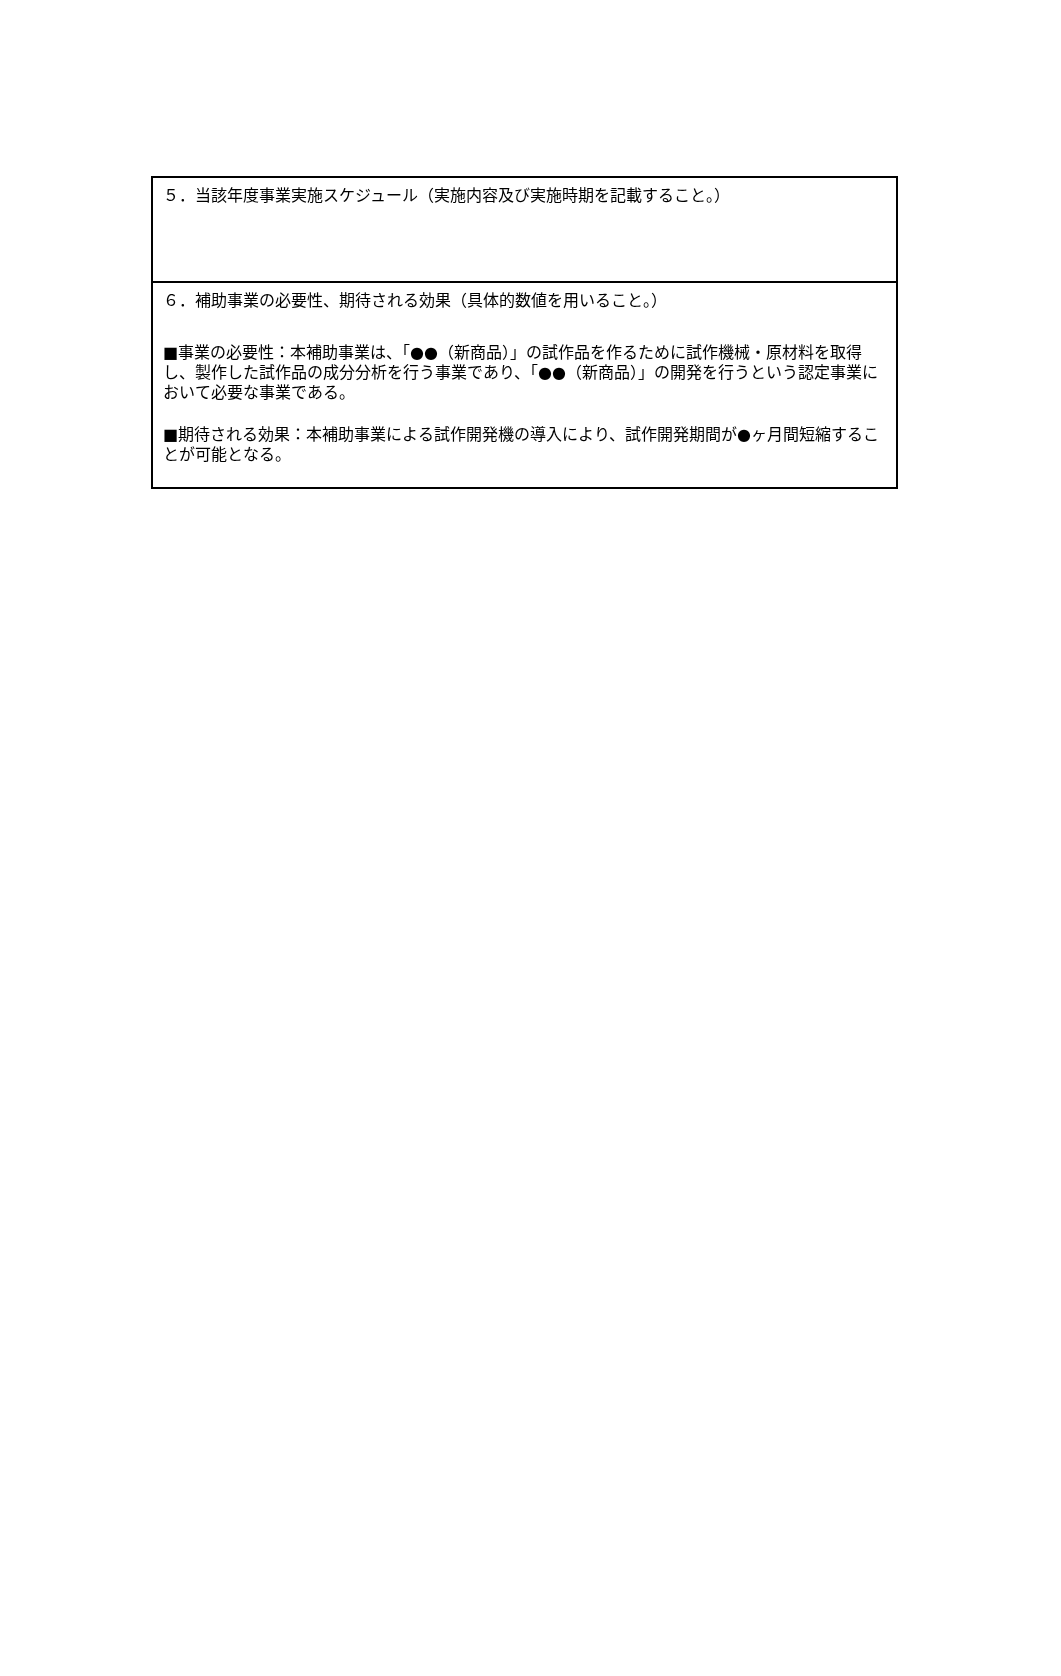５．当該年度事業実施スケジュール（実施内容及び実施時期を記載すること。）
６．補助事業の必要性、期待される効果（具体的数値を用いること。）
■事業の必要性：本補助事業は、「●●（新商品）」の試作品を作るために試作機械・原材料を取得し、製作した試作品の成分分析を行う事業であり、「●●（新商品）」の開発を行うという認定事業において必要な事業である。
■期待される効果：本補助事業による試作開発機の導入により、試作開発期間が●ヶ月間短縮することが可能となる。